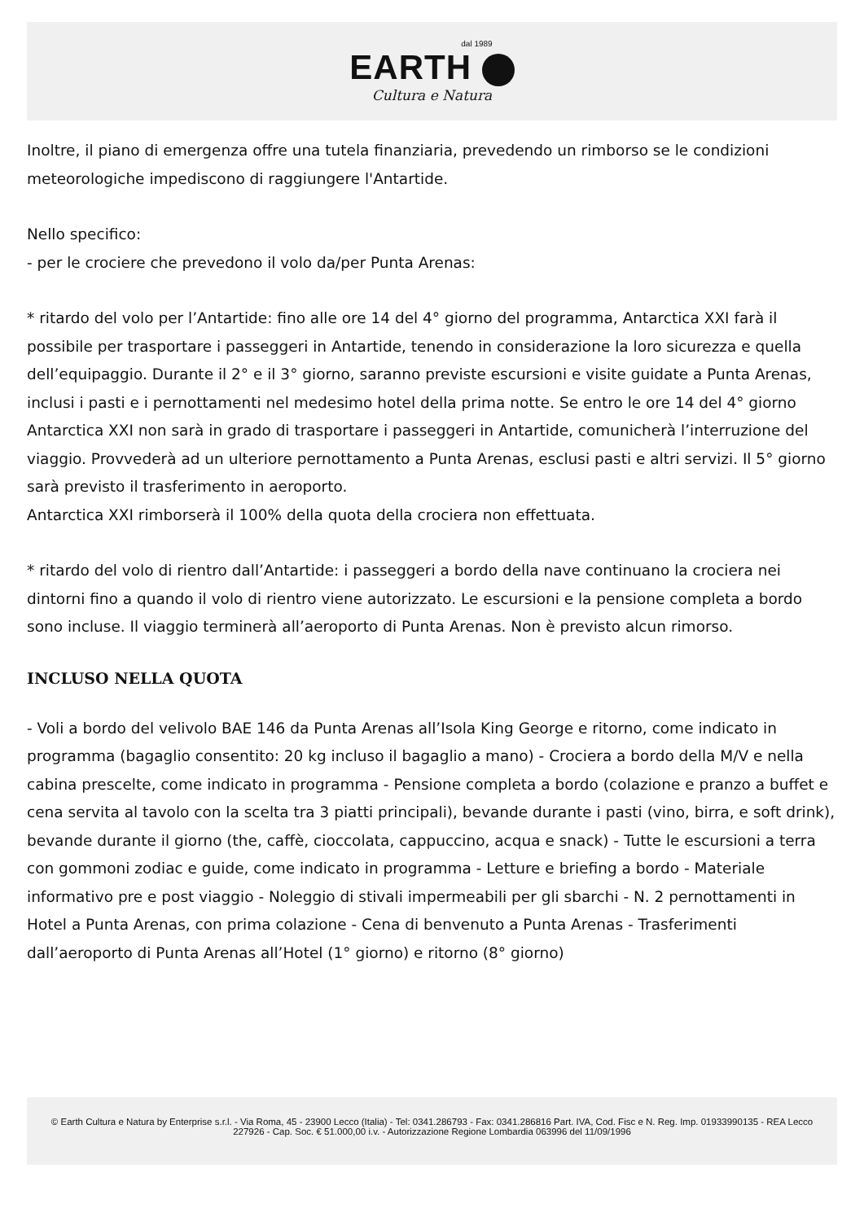dal 1989
EARTH
Cultura e Natura
Inoltre, il piano di emergenza offre una tutela finanziaria, prevedendo un rimborso se le condizioni meteorologiche impediscono di raggiungere l'Antartide.
Nello specifico:
- per le crociere che prevedono il volo da/per Punta Arenas:
* ritardo del volo per l’Antartide: fino alle ore 14 del 4° giorno del programma, Antarctica XXI farà il possibile per trasportare i passeggeri in Antartide, tenendo in considerazione la loro sicurezza e quella dell’equipaggio. Durante il 2° e il 3° giorno, saranno previste escursioni e visite guidate a Punta Arenas, inclusi i pasti e i pernottamenti nel medesimo hotel della prima notte. Se entro le ore 14 del 4° giorno Antarctica XXI non sarà in grado di trasportare i passeggeri in Antartide, comunicherà l’interruzione del viaggio. Provvederà ad un ulteriore pernottamento a Punta Arenas, esclusi pasti e altri servizi. Il 5° giorno sarà previsto il trasferimento in aeroporto.
Antarctica XXI rimborserà il 100% della quota della crociera non effettuata.
* ritardo del volo di rientro dall’Antartide: i passeggeri a bordo della nave continuano la crociera nei dintorni fino a quando il volo di rientro viene autorizzato. Le escursioni e la pensione completa a bordo sono incluse. Il viaggio terminerà all’aeroporto di Punta Arenas. Non è previsto alcun rimorso.
INCLUSO NELLA QUOTA
- Voli a bordo del velivolo BAE 146 da Punta Arenas all’Isola King George e ritorno, come indicato in programma (bagaglio consentito: 20 kg incluso il bagaglio a mano) - Crociera a bordo della M/V e nella cabina prescelte, come indicato in programma - Pensione completa a bordo (colazione e pranzo a buffet e cena servita al tavolo con la scelta tra 3 piatti principali), bevande durante i pasti (vino, birra, e soft drink), bevande durante il giorno (the, caffè, cioccolata, cappuccino, acqua e snack) - Tutte le escursioni a terra con gommoni zodiac e guide, come indicato in programma - Letture e briefing a bordo - Materiale informativo pre e post viaggio - Noleggio di stivali impermeabili per gli sbarchi - N. 2 pernottamenti in Hotel a Punta Arenas, con prima colazione - Cena di benvenuto a Punta Arenas - Trasferimenti dall’aeroporto di Punta Arenas all’Hotel (1° giorno) e ritorno (8° giorno)
© Earth Cultura e Natura by Enterprise s.r.l. - Via Roma, 45 - 23900 Lecco (Italia) - Tel: 0341.286793 - Fax: 0341.286816 Part. IVA, Cod. Fisc e N. Reg. Imp. 01933990135 - REA Lecco 227926 - Cap. Soc. € 51.000,00 i.v. - Autorizzazione Regione Lombardia 063996 del 11/09/1996